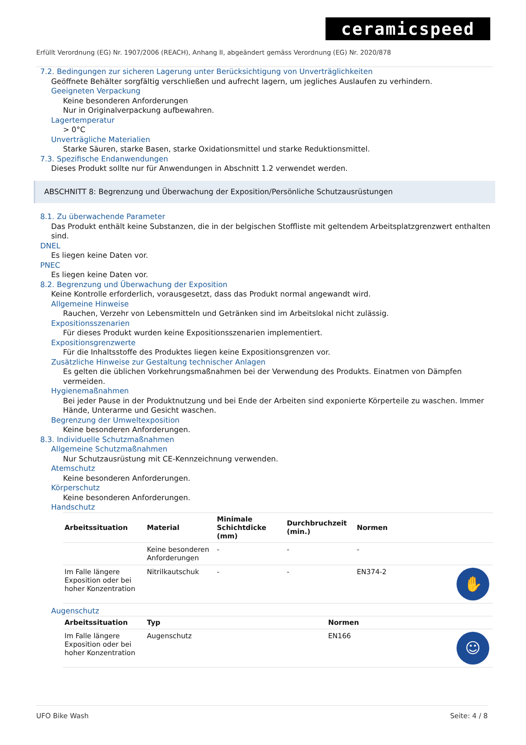ceramicspeed
Erfüllt Verordnung (EG) Nr. 1907/2006 (REACH), Anhang II, abgeändert gemäss Verordnung (EG) Nr. 2020/878
7.2. Bedingungen zur sicheren Lagerung unter Berücksichtigung von Unverträglichkeiten
Geöffnete Behälter sorgfältig verschließen und aufrecht lagern, um jegliches Auslaufen zu verhindern.
Geeigneten Verpackung
Keine besonderen Anforderungen
Nur in Originalverpackung aufbewahren.
Lagertemperatur
> 0°C
Unverträgliche Materialien
Starke Säuren, starke Basen, starke Oxidationsmittel und starke Reduktionsmittel.
7.3. Spezifische Endanwendungen
Dieses Produkt sollte nur für Anwendungen in Abschnitt 1.2 verwendet werden.
ABSCHNITT 8: Begrenzung und Überwachung der Exposition/Persönliche Schutzausrüstungen
8.1. Zu überwachende Parameter
Das Produkt enthält keine Substanzen, die in der belgischen Stoffliste mit geltendem Arbeitsplatzgrenzwert enthalten sind.
DNEL
Es liegen keine Daten vor.
PNEC
Es liegen keine Daten vor.
8.2. Begrenzung und Überwachung der Exposition
Keine Kontrolle erforderlich, vorausgesetzt, dass das Produkt normal angewandt wird.
Allgemeine Hinweise
Rauchen, Verzehr von Lebensmitteln und Getränken sind im Arbeitslokal nicht zulässig.
Expositionsszenarien
Für dieses Produkt wurden keine Expositionsszenarien implementiert.
Expositionsgrenzwerte
Für die Inhaltsstoffe des Produktes liegen keine Expositionsgrenzen vor.
Zusätzliche Hinweise zur Gestaltung technischer Anlagen
Es gelten die üblichen Vorkehrungsmaßnahmen bei der Verwendung des Produkts. Einatmen von Dämpfen vermeiden.
Hygienemaßnahmen
Bei jeder Pause in der Produktnutzung und bei Ende der Arbeiten sind exponierte Körperteile zu waschen. Immer Hände, Unterarme und Gesicht waschen.
Begrenzung der Umweltexposition
Keine besonderen Anforderungen.
8.3. Individuelle Schutzmaßnahmen
Allgemeine Schutzmaßnahmen
Nur Schutzausrüstung mit CE-Kennzeichnung verwenden.
Atemschutz
Keine besonderen Anforderungen.
Körperschutz
Keine besonderen Anforderungen.
Handschutz
| Arbeitssituation | Material | Minimale Schichtdicke (mm) | Durchbruchzeit (min.) | Normen | |
| --- | --- | --- | --- | --- | --- |
| | Keine besonderen Anforderungen | - | - | - | |
| Im Falle längere Exposition oder bei hoher Konzentration | Nitrilkautschuk | - | - | EN374-2 | ✋ |
Augenschutz
| Arbeitssituation | Typ | Normen | |
| --- | --- | --- | --- |
| Im Falle längere Exposition oder bei hoher Konzentration | Augenschutz | EN166 | ☺ |
UFO Bike Wash Seite: 4 / 8